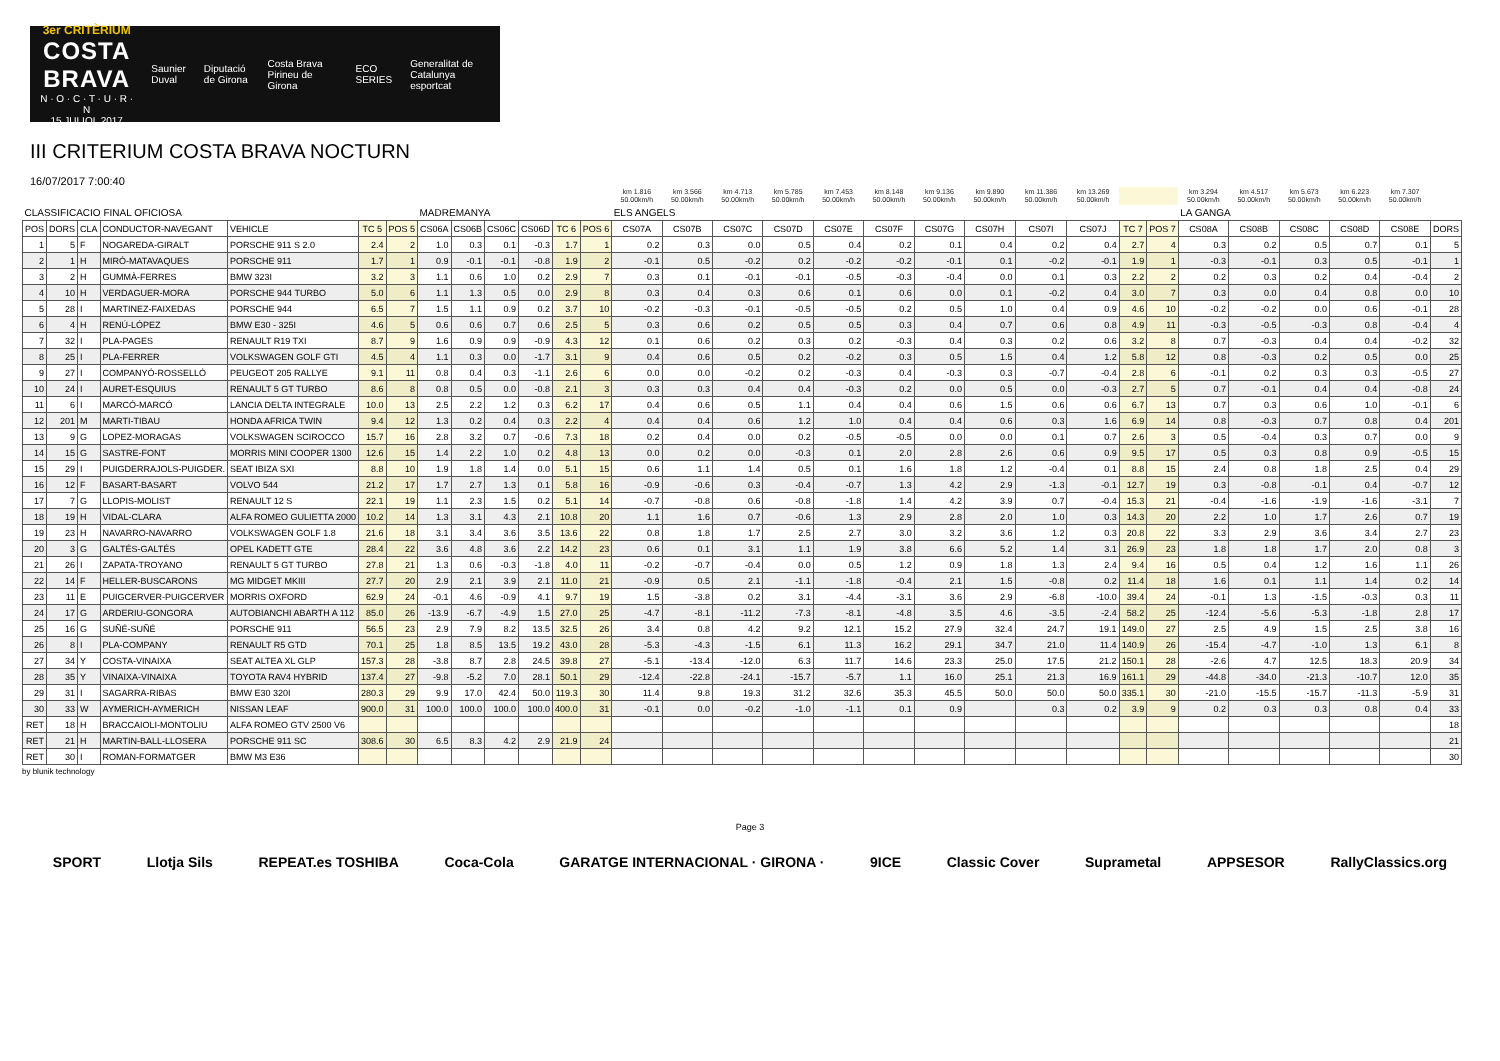3er CRITÈRIUM
COSTA BRAVA
N · O · C · T · U · R · N
15 JULIOL 2017
Saunier Duval Diputació de Girona Costa Brava Pirineu de Girona ECO SERIES
Generalitat de Catalunya esportcat
III CRITERIUM COSTA BRAVA NOCTURN
16/07/2017 7:00:40
| | | | | | | | | | | | | | km 1.816 50.00km/h | km 3.566 50.00km/h | km 4.713 50.00km/h | km 5.785 50.00km/h | km 7.453 50.00km/h | km 8.148 50.00km/h | km 9.136 50.00km/h | km 9.890 50.00km/h | km 11.386 50.00km/h | km 13.269 50.00km/h | | | km 3.294 50.00km/h | km 4.517 50.00km/h | km 5.673 50.00km/h | km 6.223 50.00km/h | km 7.307 50.00km/h | |
| --- | --- | --- | --- | --- | --- | --- | --- | --- | --- | --- | --- | --- | --- | --- | --- | --- | --- | --- | --- | --- | --- | --- | --- | --- | --- | --- | --- | --- | --- | --- |
| CLASSIFICACIO FINAL OFICIOSA | | | | | | | MADREMANYA | | | | | | ELS ANGELS | | | | | | | | | | | | LA GANGA | | | | | |
| POS | DORS | CLA | CONDUCTOR-NAVEGANT | VEHICLE | TC 5 | POS 5 | CS06A | CS06B | CS06C | CS06D | TC 6 | POS 6 | CS07A | CS07B | CS07C | CS07D | CS07E | CS07F | CS07G | CS07H | CS07I | CS07J | TC 7 | POS 7 | CS08A | CS08B | CS08C | CS08D | CS08E | DORS |
| 1 | 5 | F | NOGAREDA-GIRALT | PORSCHE 911 S 2.0 | 2.4 | 2 | 1.0 | 0.3 | 0.1 | -0.3 | 1.7 | 1 | 0.2 | 0.3 | 0.0 | 0.5 | 0.4 | 0.2 | 0.1 | 0.4 | 0.2 | 0.4 | 2.7 | 4 | 0.3 | 0.2 | 0.5 | 0.7 | 0.1 | 5 |
| 2 | 1 | H | MIRÓ-MATAVAQUES | PORSCHE 911 | 1.7 | 1 | 0.9 | -0.1 | -0.1 | -0.8 | 1.9 | 2 | -0.1 | 0.5 | -0.2 | 0.2 | -0.2 | -0.2 | -0.1 | 0.1 | -0.2 | -0.1 | 1.9 | 1 | -0.3 | -0.1 | 0.3 | 0.5 | -0.1 | 1 |
| 3 | 2 | H | GUMMÀ-FERRES | BMW 323I | 3.2 | 3 | 1.1 | 0.6 | 1.0 | 0.2 | 2.9 | 7 | 0.3 | 0.1 | -0.1 | -0.1 | -0.5 | -0.3 | -0.4 | 0.0 | 0.1 | 0.3 | 2.2 | 2 | 0.2 | 0.3 | 0.2 | 0.4 | -0.4 | 2 |
| 4 | 10 | H | VERDAGUER-MORA | PORSCHE 944 TURBO | 5.0 | 6 | 1.1 | 1.3 | 0.5 | 0.0 | 2.9 | 8 | 0.3 | 0.4 | 0.3 | 0.6 | 0.1 | 0.6 | 0.0 | 0.1 | -0.2 | 0.4 | 3.0 | 7 | 0.3 | 0.0 | 0.4 | 0.8 | 0.0 | 10 |
| 5 | 28 | I | MARTINEZ-FAIXEDAS | PORSCHE 944 | 6.5 | 7 | 1.5 | 1.1 | 0.9 | 0.2 | 3.7 | 10 | -0.2 | -0.3 | -0.1 | -0.5 | -0.5 | 0.2 | 0.5 | 1.0 | 0.4 | 0.9 | 4.6 | 10 | -0.2 | -0.2 | 0.0 | 0.6 | -0.1 | 28 |
| 6 | 4 | H | RENÚ-LÓPEZ | BMW E30 - 325I | 4.6 | 5 | 0.6 | 0.6 | 0.7 | 0.6 | 2.5 | 5 | 0.3 | 0.6 | 0.2 | 0.5 | 0.5 | 0.3 | 0.4 | 0.7 | 0.6 | 0.8 | 4.9 | 11 | -0.3 | -0.5 | -0.3 | 0.8 | -0.4 | 4 |
| 7 | 32 | I | PLA-PAGES | RENAULT R19 TXI | 8.7 | 9 | 1.6 | 0.9 | 0.9 | -0.9 | 4.3 | 12 | 0.1 | 0.6 | 0.2 | 0.3 | 0.2 | -0.3 | 0.4 | 0.3 | 0.2 | 0.6 | 3.2 | 8 | 0.7 | -0.3 | 0.4 | 0.4 | -0.2 | 32 |
| 8 | 25 | I | PLA-FERRER | VOLKSWAGEN GOLF GTI | 4.5 | 4 | 1.1 | 0.3 | 0.0 | -1.7 | 3.1 | 9 | 0.4 | 0.6 | 0.5 | 0.2 | -0.2 | 0.3 | 0.5 | 1.5 | 0.4 | 1.2 | 5.8 | 12 | 0.8 | -0.3 | 0.2 | 0.5 | 0.0 | 25 |
| 9 | 27 | I | COMPANYÓ-ROSSELLÓ | PEUGEOT 205 RALLYE | 9.1 | 11 | 0.8 | 0.4 | 0.3 | -1.1 | 2.6 | 6 | 0.0 | 0.0 | -0.2 | 0.2 | -0.3 | 0.4 | -0.3 | 0.3 | -0.7 | -0.4 | 2.8 | 6 | -0.1 | 0.2 | 0.3 | 0.3 | -0.5 | 27 |
| 10 | 24 | I | AURET-ESQUIUS | RENAULT 5 GT TURBO | 8.6 | 8 | 0.8 | 0.5 | 0.0 | -0.8 | 2.1 | 3 | 0.3 | 0.3 | 0.4 | 0.4 | -0.3 | 0.2 | 0.0 | 0.5 | 0.0 | -0.3 | 2.7 | 5 | 0.7 | -0.1 | 0.4 | 0.4 | -0.8 | 24 |
| 11 | 6 | I | MARCÓ-MARCÓ | LANCIA DELTA INTEGRALE | 10.0 | 13 | 2.5 | 2.2 | 1.2 | 0.3 | 6.2 | 17 | 0.4 | 0.6 | 0.5 | 1.1 | 0.4 | 0.4 | 0.6 | 1.5 | 0.6 | 0.6 | 6.7 | 13 | 0.7 | 0.3 | 0.6 | 1.0 | -0.1 | 6 |
| 12 | 201 | M | MARTI-TIBAU | HONDA AFRICA TWIN | 9.4 | 12 | 1.3 | 0.2 | 0.4 | 0.3 | 2.2 | 4 | 0.4 | 0.4 | 0.6 | 1.2 | 1.0 | 0.4 | 0.4 | 0.6 | 0.3 | 1.6 | 6.9 | 14 | 0.8 | -0.3 | 0.7 | 0.8 | 0.4 | 201 |
| 13 | 9 | G | LOPEZ-MORAGAS | VOLKSWAGEN SCIROCCO | 15.7 | 16 | 2.8 | 3.2 | 0.7 | -0.6 | 7.3 | 18 | 0.2 | 0.4 | 0.0 | 0.2 | -0.5 | -0.5 | 0.0 | 0.0 | 0.1 | 0.7 | 2.6 | 3 | 0.5 | -0.4 | 0.3 | 0.7 | 0.0 | 9 |
| 14 | 15 | G | SASTRE-FONT | MORRIS MINI COOPER 1300 | 12.6 | 15 | 1.4 | 2.2 | 1.0 | 0.2 | 4.8 | 13 | 0.0 | 0.2 | 0.0 | -0.3 | 0.1 | 2.0 | 2.8 | 2.6 | 0.6 | 0.9 | 9.5 | 17 | 0.5 | 0.3 | 0.8 | 0.9 | -0.5 | 15 |
| 15 | 29 | I | PUIGDERRAJOLS-PUIGDER. | SEAT IBIZA SXI | 8.8 | 10 | 1.9 | 1.8 | 1.4 | 0.0 | 5.1 | 15 | 0.6 | 1.1 | 1.4 | 0.5 | 0.1 | 1.6 | 1.8 | 1.2 | -0.4 | 0.1 | 8.8 | 15 | 2.4 | 0.8 | 1.8 | 2.5 | 0.4 | 29 |
| 16 | 12 | F | BASART-BASART | VOLVO 544 | 21.2 | 17 | 1.7 | 2.7 | 1.3 | 0.1 | 5.8 | 16 | -0.9 | -0.6 | 0.3 | -0.4 | -0.7 | 1.3 | 4.2 | 2.9 | -1.3 | -0.1 | 12.7 | 19 | 0.3 | -0.8 | -0.1 | 0.4 | -0.7 | 12 |
| 17 | 7 | G | LLOPIS-MOLIST | RENAULT 12 S | 22.1 | 19 | 1.1 | 2.3 | 1.5 | 0.2 | 5.1 | 14 | -0.7 | -0.8 | 0.6 | -0.8 | -1.8 | 1.4 | 4.2 | 3.9 | 0.7 | -0.4 | 15.3 | 21 | -0.4 | -1.6 | -1.9 | -1.6 | -3.1 | 7 |
| 18 | 19 | H | VIDAL-CLARA | ALFA ROMEO GULIETTA 2000 | 10.2 | 14 | 1.3 | 3.1 | 4.3 | 2.1 | 10.8 | 20 | 1.1 | 1.6 | 0.7 | -0.6 | 1.3 | 2.9 | 2.8 | 2.0 | 1.0 | 0.3 | 14.3 | 20 | 2.2 | 1.0 | 1.7 | 2.6 | 0.7 | 19 |
| 19 | 23 | H | NAVARRO-NAVARRO | VOLKSWAGEN GOLF 1.8 | 21.6 | 18 | 3.1 | 3.4 | 3.6 | 3.5 | 13.6 | 22 | 0.8 | 1.8 | 1.7 | 2.5 | 2.7 | 3.0 | 3.2 | 3.6 | 1.2 | 0.3 | 20.8 | 22 | 3.3 | 2.9 | 3.6 | 3.4 | 2.7 | 23 |
| 20 | 3 | G | GALTÉS-GALTÉS | OPEL KADETT GTE | 28.4 | 22 | 3.6 | 4.8 | 3.6 | 2.2 | 14.2 | 23 | 0.6 | 0.1 | 3.1 | 1.1 | 1.9 | 3.8 | 6.6 | 5.2 | 1.4 | 3.1 | 26.9 | 23 | 1.8 | 1.8 | 1.7 | 2.0 | 0.8 | 3 |
| 21 | 26 | I | ZAPATA-TROYANO | RENAULT 5 GT TURBO | 27.8 | 21 | 1.3 | 0.6 | -0.3 | -1.8 | 4.0 | 11 | -0.2 | -0.7 | -0.4 | 0.0 | 0.5 | 1.2 | 0.9 | 1.8 | 1.3 | 2.4 | 9.4 | 16 | 0.5 | 0.4 | 1.2 | 1.6 | 1.1 | 26 |
| 22 | 14 | F | HELLER-BUSCARONS | MG MIDGET MKIII | 27.7 | 20 | 2.9 | 2.1 | 3.9 | 2.1 | 11.0 | 21 | -0.9 | 0.5 | 2.1 | -1.1 | -1.8 | -0.4 | 2.1 | 1.5 | -0.8 | 0.2 | 11.4 | 18 | 1.6 | 0.1 | 1.1 | 1.4 | 0.2 | 14 |
| 23 | 11 | E | PUIGCERVER-PUIGCERVER | MORRIS OXFORD | 62.9 | 24 | -0.1 | 4.6 | -0.9 | 4.1 | 9.7 | 19 | 1.5 | -3.8 | 0.2 | 3.1 | -4.4 | -3.1 | 3.6 | 2.9 | -6.8 | -10.0 | 39.4 | 24 | -0.1 | 1.3 | -1.5 | -0.3 | 0.3 | 11 |
| 24 | 17 | G | ARDERIU-GONGORA | AUTOBIANCHI ABARTH A 112 | 85.0 | 26 | -13.9 | -6.7 | -4.9 | 1.5 | 27.0 | 25 | -4.7 | -8.1 | -11.2 | -7.3 | -8.1 | -4.8 | 3.5 | 4.6 | -3.5 | -2.4 | 58.2 | 25 | -12.4 | -5.6 | -5.3 | -1.8 | 2.8 | 17 |
| 25 | 16 | G | SUÑÉ-SUÑÉ | PORSCHE 911 | 56.5 | 23 | 2.9 | 7.9 | 8.2 | 13.5 | 32.5 | 26 | 3.4 | 0.8 | 4.2 | 9.2 | 12.1 | 15.2 | 27.9 | 32.4 | 24.7 | 19.1 | 149.0 | 27 | 2.5 | 4.9 | 1.5 | 2.5 | 3.8 | 16 |
| 26 | 8 | I | PLA-COMPANY | RENAULT R5 GTD | 70.1 | 25 | 1.8 | 8.5 | 13.5 | 19.2 | 43.0 | 28 | -5.3 | -4.3 | -1.5 | 6.1 | 11.3 | 16.2 | 29.1 | 34.7 | 21.0 | 11.4 | 140.9 | 26 | -15.4 | -4.7 | -1.0 | 1.3 | 6.1 | 8 |
| 27 | 34 | Y | COSTA-VINAIXA | SEAT ALTEA XL GLP | 157.3 | 28 | -3.8 | 8.7 | 2.8 | 24.5 | 39.8 | 27 | -5.1 | -13.4 | -12.0 | 6.3 | 11.7 | 14.6 | 23.3 | 25.0 | 17.5 | 21.2 | 150.1 | 28 | -2.6 | 4.7 | 12.5 | 18.3 | 20.9 | 34 |
| 28 | 35 | Y | VINAIXA-VINAIXA | TOYOTA RAV4 HYBRID | 137.4 | 27 | -9.8 | -5.2 | 7.0 | 28.1 | 50.1 | 29 | -12.4 | -22.8 | -24.1 | -15.7 | -5.7 | 1.1 | 16.0 | 25.1 | 21.3 | 16.9 | 161.1 | 29 | -44.8 | -34.0 | -21.3 | -10.7 | 12.0 | 35 |
| 29 | 31 | I | SAGARRA-RIBAS | BMW E30 320I | 280.3 | 29 | 9.9 | 17.0 | 42.4 | 50.0 | 119.3 | 30 | 11.4 | 9.8 | 19.3 | 31.2 | 32.6 | 35.3 | 45.5 | 50.0 | 50.0 | 50.0 | 335.1 | 30 | -21.0 | -15.5 | -15.7 | -11.3 | -5.9 | 31 |
| 30 | 33 | W | AYMERICH-AYMERICH | NISSAN LEAF | 900.0 | 31 | 100.0 | 100.0 | 100.0 | 100.0 | 400.0 | 31 | -0.1 | 0.0 | -0.2 | -1.0 | -1.1 | 0.1 | 0.9 | | 0.3 | 0.2 | 3.9 | 9 | 0.2 | 0.3 | 0.3 | 0.8 | 0.4 | 33 |
| RET | 18 | H | BRACCAIOLI-MONTOLIU | ALFA ROMEO GTV 2500 V6 | | | | | | | | | | | | | | | | | | | | | | | | | | 18 |
| RET | 21 | H | MARTIN-BALL-LLOSERA | PORSCHE 911 SC | 308.6 | 30 | 6.5 | 8.3 | 4.2 | 2.9 | 21.9 | 24 | | | | | | | | | | | | | | | | | | 21 |
| RET | 30 | I | ROMAN-FORMATGER | BMW M3 E36 | | | | | | | | | | | | | | | | | | | | | | | | | | 30 |
by blunik technology
Page 3
SPORT Llotja Sils REPEAT.es TOSHIBA Coca-Cola GARATGE INTERNACIONAL · GIRONA · 9ICE Classic Cover Suprametal APPSESOR RallyClassics.org